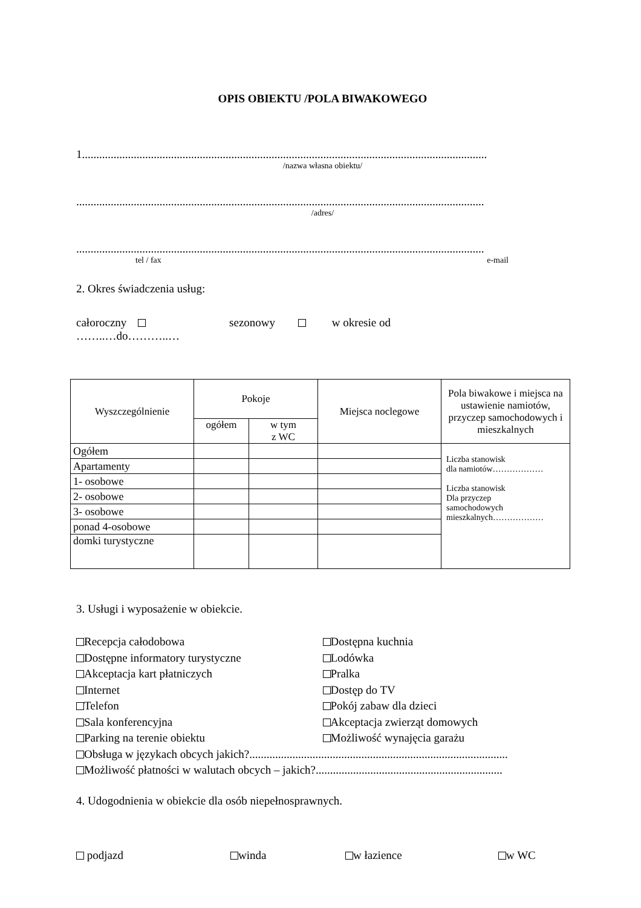OPIS OBIEKTU /POLA BIWAKOWEGO
1.............................................................................................................................................
/nazwa własna obiektu/
..............................................................................................................................................
/adres/
..............................................................................................................................................
tel / fax e-mail
2. Okres świadczenia usług:
całoroczny sezonowy w okresie od
……..…do………..…
| Wyszczególnienie | Pokoje | | Miejsca noclegowe | Pola biwakowe i miejsca na ustawienie namiotów, przyczep samochodowych i mieszkalnych |
| --- | --- | --- | --- | --- |
| | ogółem | w tym z WC | | |
| Ogółem | | | | Liczba stanowisk dla namiotów……………… Liczba stanowisk Dla przyczep samochodowych mieszkalnych……………… |
| Apartamenty | | | | |
| 1- osobowe | | | | |
| 2- osobowe | | | | |
| 3- osobowe | | | | |
| ponad 4-osobowe | | | | |
| domki turystyczne | | | | |
3. Usługi i wyposażenie w obiekcie.
Recepcja całodobowa
Dostępne informatory turystyczne
Akceptacja kart płatniczych
Internet
Telefon
Sala konferencyjna
Parking na terenie obiektu
Dostępna kuchnia
Lodówka
Pralka
Dostęp do TV
Pokój zabaw dla dzieci
Akceptacja zwierząt domowych
Możliwość wynajęcia garażu
Obsługa w językach obcych jakich?..........................................................................................
Możliwość płatności w walutach obcych – jakich?.................................................................
4. Udogodnienia w obiekcie dla osób niepełnosprawnych.
podjazd winda w łazience w WC